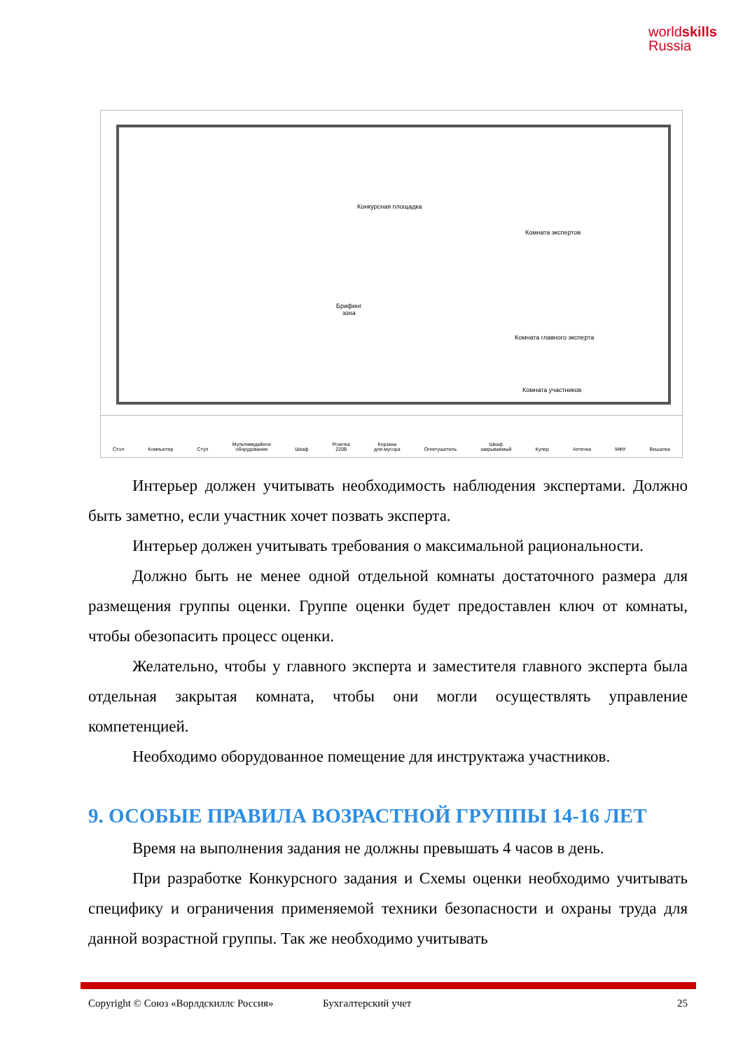worldskills
Russia
Конкурсная площадка
Комната экспертов
Брифинг
зона
Комната главного эксперта
Комната участников
Стол Компьютер Стул Мультимедийное
оборудование Шкаф Розетка
220В Корзина
для мусора Огнетушитель Шкаф
закрываемый Кулер Аптечка МФУ Вешалка
Интерьер должен учитывать необходимость наблюдения экспертами. Должно быть заметно, если участник хочет позвать эксперта.
Интерьер должен учитывать требования о максимальной рациональности.
Должно быть не менее одной отдельной комнаты достаточного размера для размещения группы оценки. Группе оценки будет предоставлен ключ от комнаты, чтобы обезопасить процесс оценки.
Желательно, чтобы у главного эксперта и заместителя главного эксперта была отдельная закрытая комната, чтобы они могли осуществлять управление компетенцией.
Необходимо оборудованное помещение для инструктажа участников.
9. ОСОБЫЕ ПРАВИЛА ВОЗРАСТНОЙ ГРУППЫ 14-16 ЛЕТ
Время на выполнения задания не должны превышать 4 часов в день.
При разработке Конкурсного задания и Схемы оценки необходимо учитывать специфику и ограничения применяемой техники безопасности и охраны труда для данной возрастной группы. Так же необходимо учитывать
Copyright © Союз «Ворлдскиллс Россия» Бухгалтерский учет 25